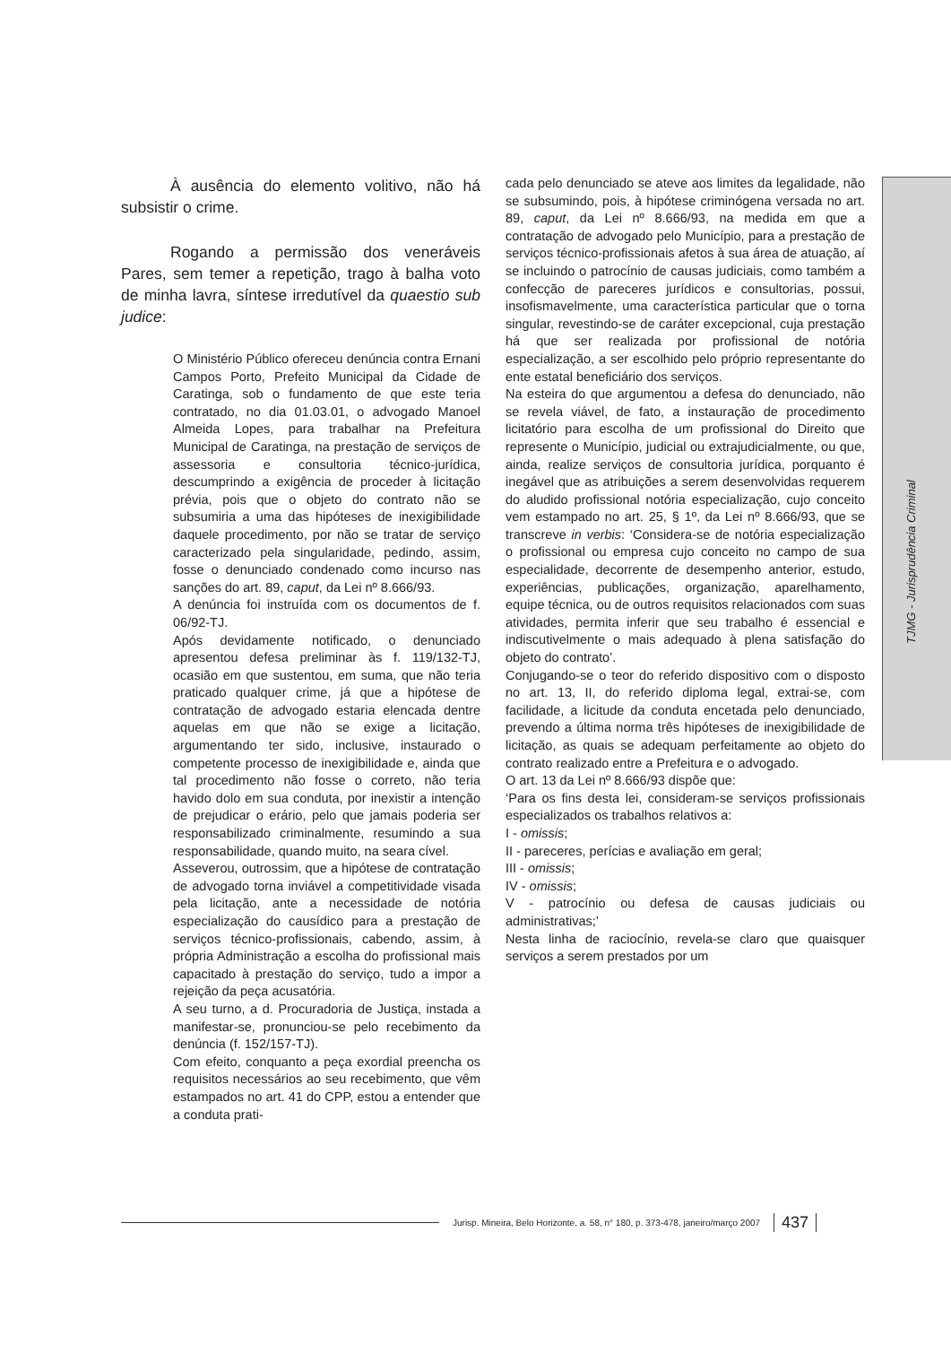TJMG - Jurisprudência Criminal
À ausência do elemento volitivo, não há subsistir o crime.
Rogando a permissão dos veneráveis Pares, sem temer a repetição, trago à balha voto de minha lavra, síntese irredutível da quaestio sub judice:
O Ministério Público ofereceu denúncia contra Ernani Campos Porto, Prefeito Municipal da Cidade de Caratinga, sob o fundamento de que este teria contratado, no dia 01.03.01, o advogado Manoel Almeida Lopes, para trabalhar na Prefeitura Municipal de Caratinga, na prestação de serviços de assessoria e consultoria técnico-jurídica, descumprindo a exigência de proceder à licitação prévia, pois que o objeto do contrato não se subsumiria a uma das hipóteses de inexigibilidade daquele procedimento, por não se tratar de serviço caracterizado pela singularidade, pedindo, assim, fosse o denunciado condenado como incurso nas sanções do art. 89, caput, da Lei nº 8.666/93.
A denúncia foi instruída com os documentos de f. 06/92-TJ.
Após devidamente notificado, o denunciado apresentou defesa preliminar às f. 119/132-TJ, ocasião em que sustentou, em suma, que não teria praticado qualquer crime, já que a hipótese de contratação de advogado estaria elencada dentre aquelas em que não se exige a licitação, argumentando ter sido, inclusive, instaurado o competente processo de inexigibilidade e, ainda que tal procedimento não fosse o correto, não teria havido dolo em sua conduta, por inexistir a intenção de prejudicar o erário, pelo que jamais poderia ser responsabilizado criminalmente, resumindo a sua responsabilidade, quando muito, na seara cível.
Asseverou, outrossim, que a hipótese de contratação de advogado torna inviável a competitividade visada pela licitação, ante a necessidade de notória especialização do causídico para a prestação de serviços técnico-profissionais, cabendo, assim, à própria Administração a escolha do profissional mais capacitado à prestação do serviço, tudo a impor a rejeição da peça acusatória.
A seu turno, a d. Procuradoria de Justiça, instada a manifestar-se, pronunciou-se pelo recebimento da denúncia (f. 152/157-TJ).
Com efeito, conquanto a peça exordial preencha os requisitos necessários ao seu recebimento, que vêm estampados no art. 41 do CPP, estou a entender que a conduta prati-
cada pelo denunciado se ateve aos limites da legalidade, não se subsumindo, pois, à hipótese criminógena versada no art. 89, caput, da Lei nº 8.666/93, na medida em que a contratação de advogado pelo Município, para a prestação de serviços técnico-profissionais afetos à sua área de atuação, aí se incluindo o patrocínio de causas judiciais, como também a confecção de pareceres jurídicos e consultorias, possui, insofismavelmente, uma característica particular que o torna singular, revestindo-se de caráter excepcional, cuja prestação há que ser realizada por profissional de notória especialização, a ser escolhido pelo próprio representante do ente estatal beneficiário dos serviços.
Na esteira do que argumentou a defesa do denunciado, não se revela viável, de fato, a instauração de procedimento licitatório para escolha de um profissional do Direito que represente o Município, judicial ou extrajudicialmente, ou que, ainda, realize serviços de consultoria jurídica, porquanto é inegável que as atribuições a serem desenvolvidas requerem do aludido profissional notória especialização, cujo conceito vem estampado no art. 25, § 1º, da Lei nº 8.666/93, que se transcreve in verbis: ‘Considera-se de notória especialização o profissional ou empresa cujo conceito no campo de sua especialidade, decorrente de desempenho anterior, estudo, experiências, publicações, organização, aparelhamento, equipe técnica, ou de outros requisitos relacionados com suas atividades, permita inferir que seu trabalho é essencial e indiscutivelmente o mais adequado à plena satisfação do objeto do contrato’.
Conjugando-se o teor do referido dispositivo com o disposto no art. 13, II, do referido diploma legal, extrai-se, com facilidade, a licitude da conduta encetada pelo denunciado, prevendo a última norma três hipóteses de inexigibilidade de licitação, as quais se adequam perfeitamente ao objeto do contrato realizado entre a Prefeitura e o advogado.
O art. 13 da Lei nº 8.666/93 dispõe que:
‘Para os fins desta lei, consideram-se serviços profissionais especializados os trabalhos relativos a:
I - omissis;
II - pareceres, perícias e avaliação em geral;
III - omissis;
IV - omissis;
V - patrocínio ou defesa de causas judiciais ou administrativas;’
Nesta linha de raciocínio, revela-se claro que quaisquer serviços a serem prestados por um
Jurisp. Mineira, Belo Horizonte, a. 58, n° 180, p. 373-478, janeiro/março 2007 437